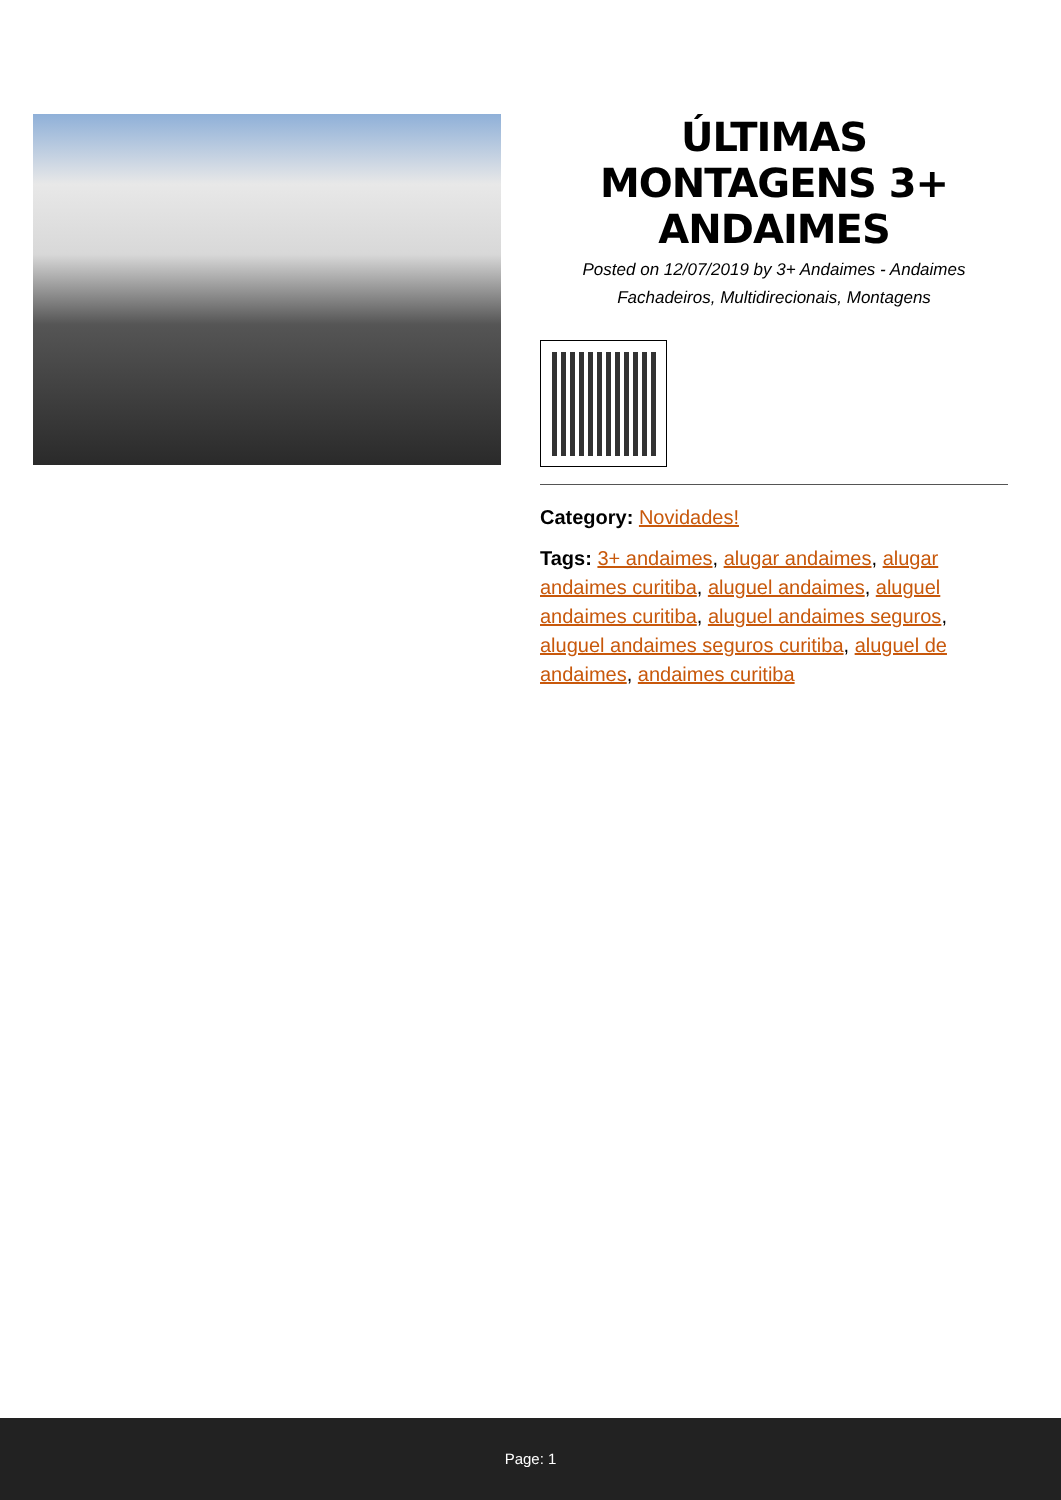ÚLTIMAS MONTAGENS 3+ ANDAIMES
Posted on 12/07/2019 by 3+ Andaimes - Andaimes Fachadeiros, Multidirecionais, Montagens
Category: Novidades!
Tags: 3+ andaimes, alugar andaimes, alugar andaimes curitiba, aluguel andaimes, aluguel andaimes curitiba, aluguel andaimes seguros, aluguel andaimes seguros curitiba, aluguel de andaimes, andaimes curitiba
Page: 1